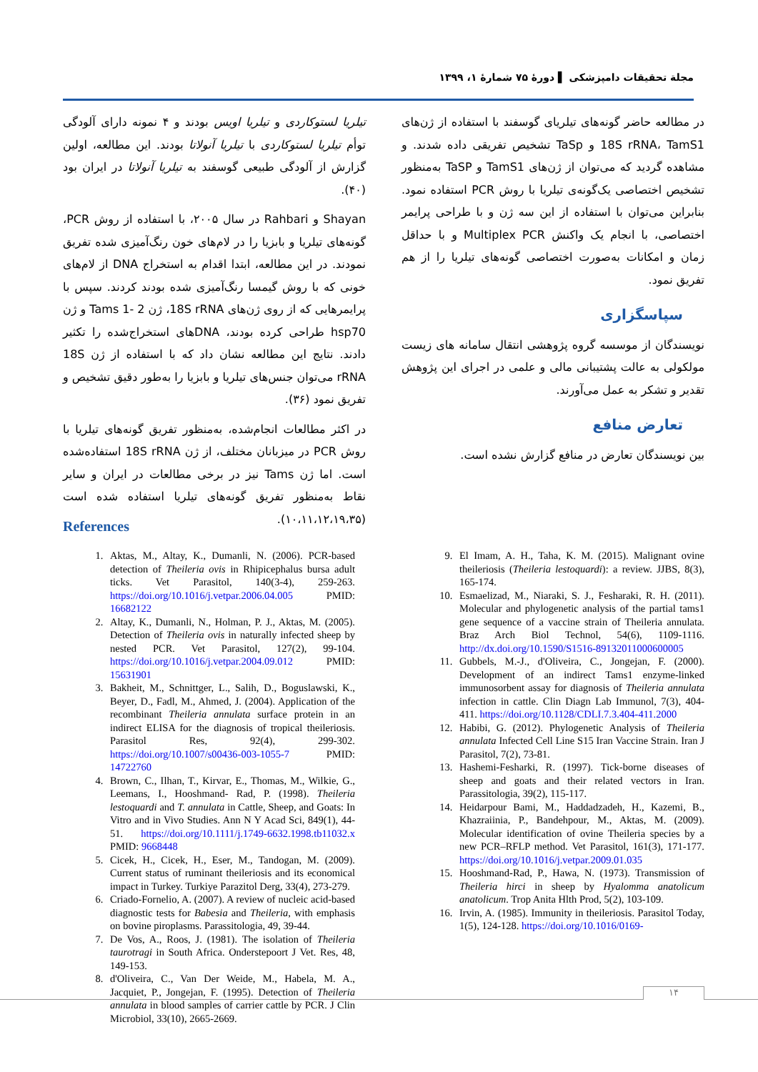مجلة تحقیقات دامپزشکی ▌ دورهٔ ۷۵ شمارهٔ ۱، ۱۳۹۹
تیلریا لستوکاردی و تیلریا اویس بودند و ۴ نمونه دارای آلودگی توأم تیلریا لستوکاردی با تیلریا آنولاتا بودند. این مطالعه، اولین گزارش از آلودگی طبیعی گوسفند به تیلریا آنولاتا در ایران بود (۴۰).
Shayan و Rahbari در سال ۲۰۰۵، با استفاده از روش PCR، گونه‌های تیلریا و بابزیا را در لام‌های خون رنگ‌آمیزی شده تفریق نمودند. در این مطالعه، ابتدا اقدام به استخراج DNA از لام‌های خونی که با روش گیمسا رنگ‌آمیزی شده بودند کردند. سپس با پرایمرهایی که از روی ژن‌های 18S rRNA، ژن Tams 1- 2 و ژن hsp70 طراحی کرده بودند، DNAهای استخراج‌شده را تکثیر دادند. نتایج این مطالعه نشان داد که با استفاده از ژن 18S rRNA می‌توان جنس‌های تیلریا و بابزیا را به‌طور دقیق تشخیص و تفریق نمود (۳۶).
در اکثر مطالعات انجام‌شده، به‌منظور تفریق گونه‌های تیلریا با روش PCR در میزبانان مختلف، از ژن 18S rRNA استفاده‌شده است. اما ژن Tams نیز در برخی مطالعات در ایران و سایر نقاط به‌منظور تفریق گونه‌های تیلریا استفاده شده است (۱۰،۱۱،۱۲،۱۹،۳۵).
در مطالعه حاضر گونه‌های تیلریای گوسفند با استفاده از ژن‌های 18S rRNA، TamS1 و TaSp تشخیص تفریقی داده شدند. و مشاهده گردید که می‌توان از ژن‌های TamS1 و TaSP به‌منظور تشخیص اختصاصی یک‌گونه‌ی تیلریا با روش PCR استفاده نمود. بنابراین می‌توان با استفاده از این سه ژن و با طراحی پرایمر اختصاصی، با انجام یک واکنش Multiplex PCR و با حداقل زمان و امکانات به‌صورت اختصاصی گونه‌های تیلریا را از هم تفریق نمود.
سپاسگزاری
نویسندگان از موسسه گروه پژوهشی انتقال سامانه های زیست مولکولی به عالت پشتیبانی مالی و علمی در اجرای این پژوهش تقدیر و تشکر به عمل می‌آورند.
تعارض منافع
بین نویسندگان تعارض در منافع گزارش نشده است.
References
1. Aktas, M., Altay, K., Dumanli, N. (2006). PCR-based detection of Theileria ovis in Rhipicephalus bursa adult ticks. Vet Parasitol, 140(3-4), 259-263. https://doi.org/10.1016/j.vetpar.2006.04.005 PMID: 16682122
2. Altay, K., Dumanli, N., Holman, P. J., Aktas, M. (2005). Detection of Theileria ovis in naturally infected sheep by nested PCR. Vet Parasitol, 127(2), 99-104. https://doi.org/10.1016/j.vetpar.2004.09.012 PMID: 15631901
3. Bakheit, M., Schnittger, L., Salih, D., Boguslawski, K., Beyer, D., Fadl, M., Ahmed, J. (2004). Application of the recombinant Theileria annulata surface protein in an indirect ELISA for the diagnosis of tropical theileriosis. Parasitol Res, 92(4), 299-302. https://doi.org/10.1007/s00436-003-1055-7 PMID: 14722760
4. Brown, C., Ilhan, T., Kirvar, E., Thomas, M., Wilkie, G., Leemans, I., Hooshmand- Rad, P. (1998). Theileria lestoquardi and T. annulata in Cattle, Sheep, and Goats: In Vitro and in Vivo Studies. Ann N Y Acad Sci, 849(1), 44-51. https://doi.org/10.1111/j.1749-6632.1998.tb11032.x PMID: 9668448
5. Cicek, H., Cicek, H., Eser, M., Tandogan, M. (2009). Current status of ruminant theileriosis and its economical impact in Turkey. Turkiye Parazitol Derg, 33(4), 273-279.
6. Criado-Fornelio, A. (2007). A review of nucleic acid-based diagnostic tests for Babesia and Theileria, with emphasis on bovine piroplasms. Parassitologia, 49, 39-44.
7. De Vos, A., Roos, J. (1981). The isolation of Theileria taurotragi in South Africa. Onderstepoort J Vet. Res, 48, 149-153.
8. d'Oliveira, C., Van Der Weide, M., Habela, M. A., Jacquiet, P., Jongejan, F. (1995). Detection of Theileria annulata in blood samples of carrier cattle by PCR. J Clin Microbiol, 33(10), 2665-2669.
9. El Imam, A. H., Taha, K. M. (2015). Malignant ovine theileriosis (Theileria lestoquardi): a review. JJBS, 8(3), 165-174.
10. Esmaelizad, M., Niaraki, S. J., Fesharaki, R. H. (2011). Molecular and phylogenetic analysis of the partial tams1 gene sequence of a vaccine strain of Theileria annulata. Braz Arch Biol Technol, 54(6), 1109-1116. http://dx.doi.org/10.1590/S1516-89132011000600005
11. Gubbels, M.-J., d'Oliveira, C., Jongejan, F. (2000). Development of an indirect Tams1 enzyme-linked immunosorbent assay for diagnosis of Theileria annulata infection in cattle. Clin Diagn Lab Immunol, 7(3), 404-411. https://doi.org/10.1128/CDLI.7.3.404-411.2000
12. Habibi, G. (2012). Phylogenetic Analysis of Theileria annulata Infected Cell Line S15 Iran Vaccine Strain. Iran J Parasitol, 7(2), 73-81.
13. Hashemi-Fesharki, R. (1997). Tick-borne diseases of sheep and goats and their related vectors in Iran. Parassitologia, 39(2), 115-117.
14. Heidarpour Bami, M., Haddadzadeh, H., Kazemi, B., Khazraiinia, P., Bandehpour, M., Aktas, M. (2009). Molecular identification of ovine Theileria species by a new PCR–RFLP method. Vet Parasitol, 161(3), 171-177. https://doi.org/10.1016/j.vetpar.2009.01.035
15. Hooshmand-Rad, P., Hawa, N. (1973). Transmission of Theileria hirci in sheep by Hyalomma anatolicum anatolicum. Trop Anita Hlth Prod, 5(2), 103-109.
16. Irvin, A. (1985). Immunity in theileriosis. Parasitol Today, 1(5), 124-128. https://doi.org/10.1016/0169-
۱۴